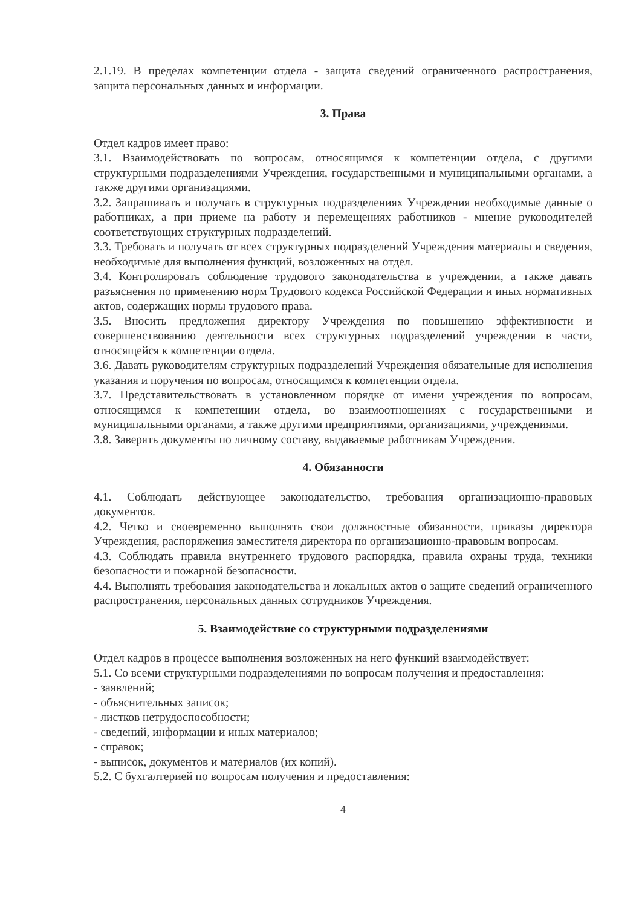2.1.19. В пределах компетенции отдела - защита сведений ограниченного распространения, защита персональных данных и информации.
3. Права
Отдел кадров имеет право:
3.1. Взаимодействовать по вопросам, относящимся к компетенции отдела, с другими структурными подразделениями Учреждения, государственными и муниципальными органами, а также другими организациями.
3.2. Запрашивать и получать в структурных подразделениях Учреждения необходимые данные о работниках, а при приеме на работу и перемещениях работников - мнение руководителей соответствующих структурных подразделений.
3.3. Требовать и получать от всех структурных подразделений Учреждения материалы и сведения, необходимые для выполнения функций, возложенных на отдел.
3.4. Контролировать соблюдение трудового законодательства в учреждении, а также давать разъяснения по применению норм Трудового кодекса Российской Федерации и иных нормативных актов, содержащих нормы трудового права.
3.5. Вносить предложения директору Учреждения по повышению эффективности и совершенствованию деятельности всех структурных подразделений учреждения в части, относящейся к компетенции отдела.
3.6. Давать руководителям структурных подразделений Учреждения обязательные для исполнения указания и поручения по вопросам, относящимся к компетенции отдела.
3.7. Представительствовать в установленном порядке от имени учреждения по вопросам, относящимся к компетенции отдела, во взаимоотношениях с государственными и муниципальными органами, а также другими предприятиями, организациями, учреждениями.
3.8. Заверять документы по личному составу, выдаваемые работникам Учреждения.
4. Обязанности
4.1. Соблюдать действующее законодательство, требования организационно-правовых документов.
4.2. Четко и своевременно выполнять свои должностные обязанности, приказы директора Учреждения, распоряжения заместителя директора по организационно-правовым вопросам.
4.3. Соблюдать правила внутреннего трудового распорядка, правила охраны труда, техники безопасности и пожарной безопасности.
4.4. Выполнять требования законодательства и локальных актов о защите сведений ограниченного распространения, персональных данных сотрудников Учреждения.
5. Взаимодействие со структурными подразделениями
Отдел кадров в процессе выполнения возложенных на него функций взаимодействует:
5.1. Со всеми структурными подразделениями по вопросам получения и предоставления:
- заявлений;
- объяснительных записок;
- листков нетрудоспособности;
- сведений, информации и иных материалов;
- справок;
- выписок, документов и материалов (их копий).
5.2. С бухгалтерией по вопросам получения и предоставления:
4